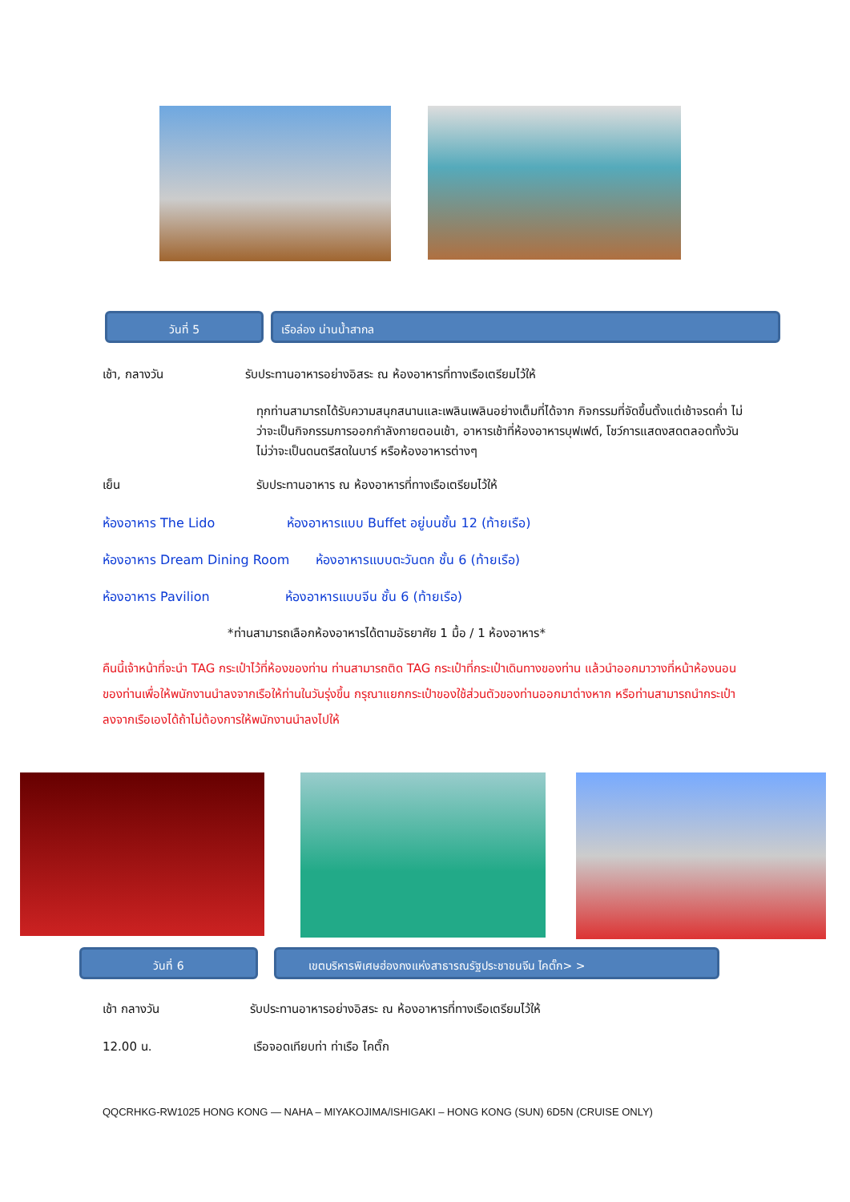วันที่ 5 เรือล่อง น่านน้ำสากล
เช้า, กลางวัน รับประทานอาหารอย่างอิสระ ณ ห้องอาหารที่ทางเรือเตรียมไว้ให้
ทุกท่านสามารถได้รับความสนุกสนานและเพลินเพลินอย่างเต็มที่ได้จาก กิจกรรมที่จัดขึ้นตั้งแต่เช้าจรดค่ำ ไม่ว่าจะเป็นกิจกรรมการออกกำลังกายตอนเช้า, อาหารเช้าที่ห้องอาหารบุฟเฟต์, โชว์การแสดงสดตลอดทั้งวัน ไม่ว่าจะเป็นดนตรีสดในบาร์ หรือห้องอาหารต่างๆ
เย็น รับประทานอาหาร ณ ห้องอาหารที่ทางเรือเตรียมไว้ให้
ห้องอาหาร The Lido ห้องอาหารแบบ Buffet อยู่บนชั้น 12 (ท้ายเรือ)
ห้องอาหาร Dream Dining Room ห้องอาหารแบบตะวันตก ชั้น 6 (ท้ายเรือ)
ห้องอาหาร Pavilion ห้องอาหารแบบจีน ชั้น 6 (ท้ายเรือ)
*ท่านสามารถเลือกห้องอาหารได้ตามอัธยาศัย 1 มื้อ / 1 ห้องอาหาร*
คืนนี้เจ้าหน้าที่จะนำ TAG กระเป๋าไว้ที่ห้องของท่าน ท่านสามารถติด TAG กระเป๋าที่กระเป๋าเดินทางของท่าน แล้วนำออกมาวางที่หน้าห้องนอนของท่านเพื่อให้พนักงานนำลงจากเรือให้ท่านในวันรุ่งขึ้น กรุณาแยกกระเป๋าของใช้ส่วนตัวของท่านออกมาต่างหาก หรือท่านสามารถนำกระเป๋าลงจากเรือเองได้ถ้าไม่ต้องการให้พนักงานนำลงไปให้
วันที่ 6 เขตบริหารพิเศษฮ่องกงแห่งสาธารณรัฐประชาชนจีน ไคตั๊ก> >
เช้า กลางวัน รับประทานอาหารอย่างอิสระ ณ ห้องอาหารที่ทางเรือเตรียมไว้ให้
12.00 น. เรือจอดเทียบท่า ท่าเรือ ไคตั๊ก
QQCRHKG-RW1025 HONG KONG — NAHA – MIYAKOJIMA/ISHIGAKI – HONG KONG (SUN) 6D5N (CRUISE ONLY)